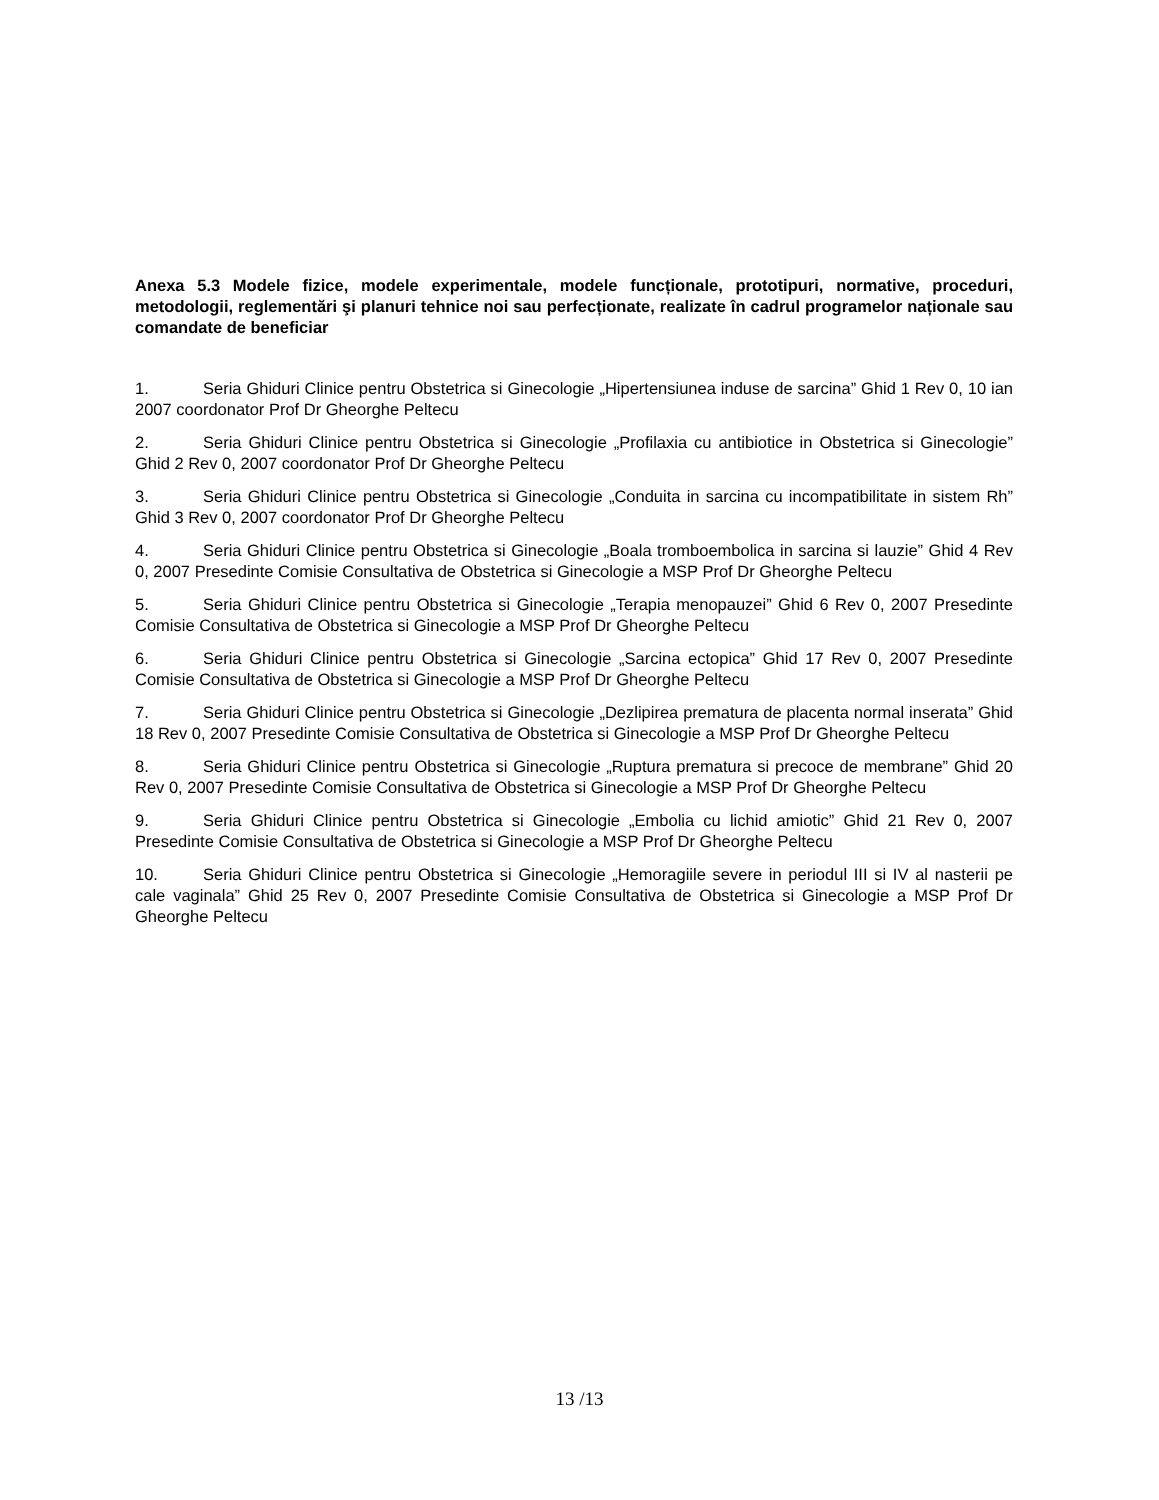Anexa 5.3 Modele fizice, modele experimentale, modele funcționale, prototipuri, normative, proceduri, metodologii, reglementări şi planuri tehnice noi sau perfecționate, realizate în cadrul programelor naționale sau comandate de beneficiar
1. Seria Ghiduri Clinice pentru Obstetrica si Ginecologie „Hipertensiunea induse de sarcina” Ghid 1 Rev 0, 10 ian 2007 coordonator Prof Dr Gheorghe Peltecu
2. Seria Ghiduri Clinice pentru Obstetrica si Ginecologie „Profilaxia cu antibiotice in Obstetrica si Ginecologie” Ghid 2 Rev 0, 2007 coordonator Prof Dr Gheorghe Peltecu
3. Seria Ghiduri Clinice pentru Obstetrica si Ginecologie „Conduita in sarcina cu incompatibilitate in sistem Rh” Ghid 3 Rev 0, 2007 coordonator Prof Dr Gheorghe Peltecu
4. Seria Ghiduri Clinice pentru Obstetrica si Ginecologie „Boala tromboembolica in sarcina si lauzie” Ghid 4 Rev 0, 2007 Presedinte Comisie Consultativa de Obstetrica si Ginecologie a MSP Prof Dr Gheorghe Peltecu
5. Seria Ghiduri Clinice pentru Obstetrica si Ginecologie „Terapia menopauzei” Ghid 6 Rev 0, 2007 Presedinte Comisie Consultativa de Obstetrica si Ginecologie a MSP Prof Dr Gheorghe Peltecu
6. Seria Ghiduri Clinice pentru Obstetrica si Ginecologie „Sarcina ectopica” Ghid 17 Rev 0, 2007 Presedinte Comisie Consultativa de Obstetrica si Ginecologie a MSP Prof Dr Gheorghe Peltecu
7. Seria Ghiduri Clinice pentru Obstetrica si Ginecologie „Dezlipirea prematura de placenta normal inserata” Ghid 18 Rev 0, 2007 Presedinte Comisie Consultativa de Obstetrica si Ginecologie a MSP Prof Dr Gheorghe Peltecu
8. Seria Ghiduri Clinice pentru Obstetrica si Ginecologie „Ruptura prematura si precoce de membrane” Ghid 20 Rev 0, 2007 Presedinte Comisie Consultativa de Obstetrica si Ginecologie a MSP Prof Dr Gheorghe Peltecu
9. Seria Ghiduri Clinice pentru Obstetrica si Ginecologie „Embolia cu lichid amiotic” Ghid 21 Rev 0, 2007 Presedinte Comisie Consultativa de Obstetrica si Ginecologie a MSP Prof Dr Gheorghe Peltecu
10. Seria Ghiduri Clinice pentru Obstetrica si Ginecologie „Hemoragiile severe in periodul III si IV al nasterii pe cale vaginala” Ghid 25 Rev 0, 2007 Presedinte Comisie Consultativa de Obstetrica si Ginecologie a MSP Prof Dr Gheorghe Peltecu
13 /13